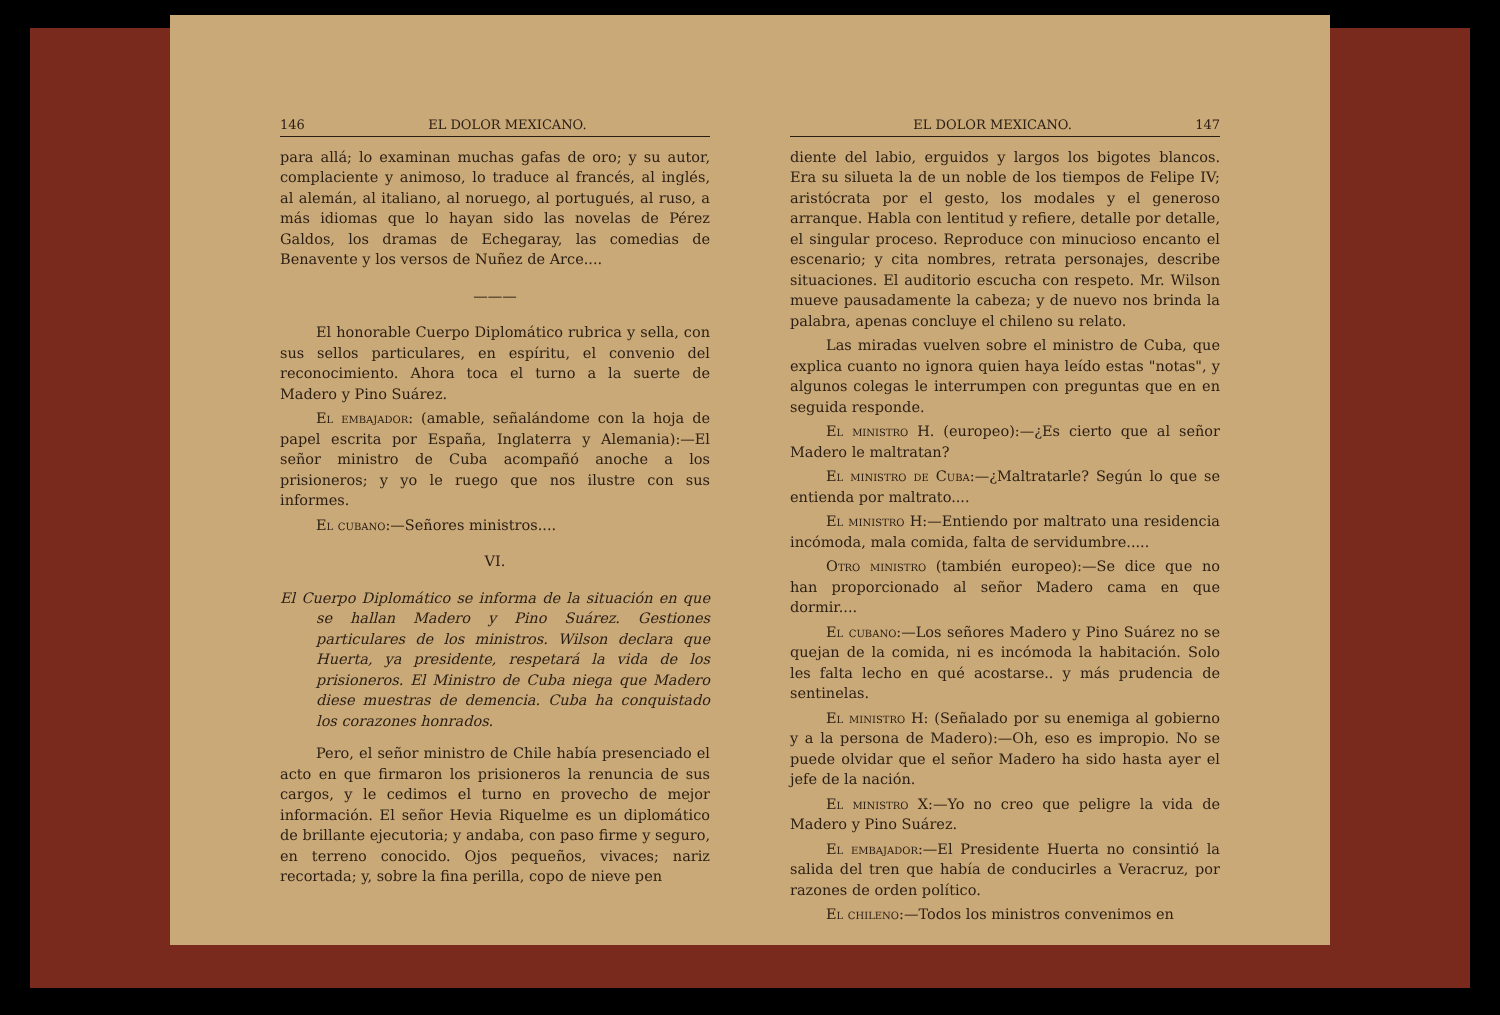146 EL DOLOR MEXICANO.
para allá; lo examinan muchas gafas de oro; y su autor, complaciente y animoso, lo traduce al francés, al inglés, al alemán, al italiano, al noruego, al portugués, al ruso, a más idiomas que lo hayan sido las novelas de Pérez Galdos, los dramas de Echegaray, las comedias de Benavente y los versos de Nuñez de Arce....
———
El honorable Cuerpo Diplomático rubrica y sella, con sus sellos particulares, en espíritu, el convenio del reconocimiento. Ahora toca el turno a la suerte de Madero y Pino Suárez.
El embajador: (amable, señalándome con la hoja de papel escrita por España, Inglaterra y Alemania):—El señor ministro de Cuba acompañó anoche a los prisioneros; y yo le ruego que nos ilustre con sus informes.
El cubano:—Señores ministros....
VI.
El Cuerpo Diplomático se informa de la situación en que se hallan Madero y Pino Suárez. Gestiones particulares de los ministros. Wilson declara que Huerta, ya presidente, respetará la vida de los prisioneros. El Ministro de Cuba niega que Madero diese muestras de demencia. Cuba ha conquistado los corazones honrados.
Pero, el señor ministro de Chile había presenciado el acto en que firmaron los prisioneros la renuncia de sus cargos, y le cedimos el turno en provecho de mejor información. El señor Hevia Riquelme es un diplomático de brillante ejecutoria; y andaba, con paso firme y seguro, en terreno conocido. Ojos pequeños, vivaces; nariz recortada; y, sobre la fina perilla, copo de nieve pen
EL DOLOR MEXICANO. 147
diente del labio, erguidos y largos los bigotes blancos. Era su silueta la de un noble de los tiempos de Felipe IV; aristócrata por el gesto, los modales y el generoso arranque. Habla con lentitud y refiere, detalle por detalle, el singular proceso. Reproduce con minucioso encanto el escenario; y cita nombres, retrata personajes, describe situaciones. El auditorio escucha con respeto. Mr. Wilson mueve pausadamente la cabeza; y de nuevo nos brinda la palabra, apenas concluye el chileno su relato.
Las miradas vuelven sobre el ministro de Cuba, que explica cuanto no ignora quien haya leído estas "notas", y algunos colegas le interrumpen con preguntas que en en seguida responde.
El ministro H. (europeo):—¿Es cierto que al señor Madero le maltratan?
El ministro de Cuba:—¿Maltratarle? Según lo que se entienda por maltrato....
El ministro H:—Entiendo por maltrato una residencia incómoda, mala comida, falta de servidumbre.....
Otro ministro (también europeo):—Se dice que no han proporcionado al señor Madero cama en que dormir....
El cubano:—Los señores Madero y Pino Suárez no se quejan de la comida, ni es incómoda la habitación. Solo les falta lecho en qué acostarse.. y más prudencia de sentinelas.
El ministro H: (Señalado por su enemiga al gobierno y a la persona de Madero):—Oh, eso es impropio. No se puede olvidar que el señor Madero ha sido hasta ayer el jefe de la nación.
El ministro X:—Yo no creo que peligre la vida de Madero y Pino Suárez.
El embajador:—El Presidente Huerta no consintió la salida del tren que había de conducirles a Veracruz, por razones de orden político.
El chileno:—Todos los ministros convenimos en